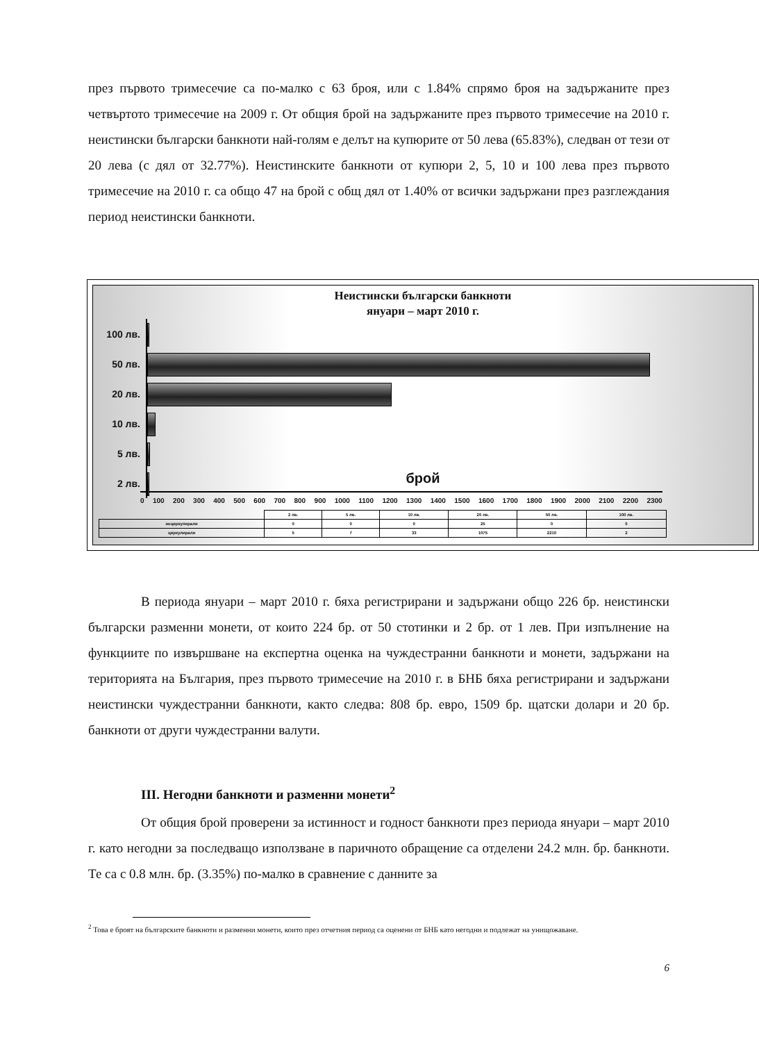през първото тримесечие са по-малко с 63 броя, или с 1.84% спрямо броя на задържаните през четвъртото тримесечие на 2009 г. От общия брой на задържаните през първото тримесечие на 2010 г. неистински български банкноти най-голям е делът на купюрите от 50 лева (65.83%), следван от тези от 20 лева (с дял от 32.77%). Неистинските банкноти от купюри 2, 5, 10 и 100 лева през първото тримесечие на 2010 г. са общо 47 на брой с общ дял от 1.40% от всички задържани през разглеждания период неистински банкноти.
Неистински български банкноти
януари – март 2010 г.
100 лв.
50 лв.
20 лв.
10 лв.
5 лв.
2 лв.
брой
0 100 200 300 400 500 600 700 800 900 1000 1100 1200 1300 1400 1500 1600 1700 1800 1900 2000 2100 2200 2300
| | 2 лв. | 5 лв. | 10 лв. | 20 лв. | 50 лв. | 100 лв. |
| --- | --- | --- | --- | --- | --- | --- |
| нециркулирали | 0 | 0 | 0 | 25 | 0 | 0 |
| циркулирали | 5 | 7 | 33 | 1075 | 2210 | 2 |
В периода януари – март 2010 г. бяха регистрирани и задържани общо 226 бр. неистински български разменни монети, от които 224 бр. от 50 стотинки и 2 бр. от 1 лев. При изпълнение на функциите по извършване на експертна оценка на чуждестранни банкноти и монети, задържани на територията на България, през първото тримесечие на 2010 г. в БНБ бяха регистрирани и задържани неистински чуждестранни банкноти, както следва: 808 бр. евро, 1509 бр. щатски долари и 20 бр. банкноти от други чуждестранни валути.
III. Негодни банкноти и разменни монети<sup>2</sup>
От общия брой проверени за истинност и годност банкноти през периода януари – март 2010 г. като негодни за последващо използване в паричното обращение са отделени 24.2 млн. бр. банкноти. Те са с 0.8 млн. бр. (3.35%) по-малко в сравнение с данните за
<sup>2</sup> Това е броят на българските банкноти и разменни монети, които през отчетния период са оценени от БНБ като негодни и подлежат на унищожаване.
6